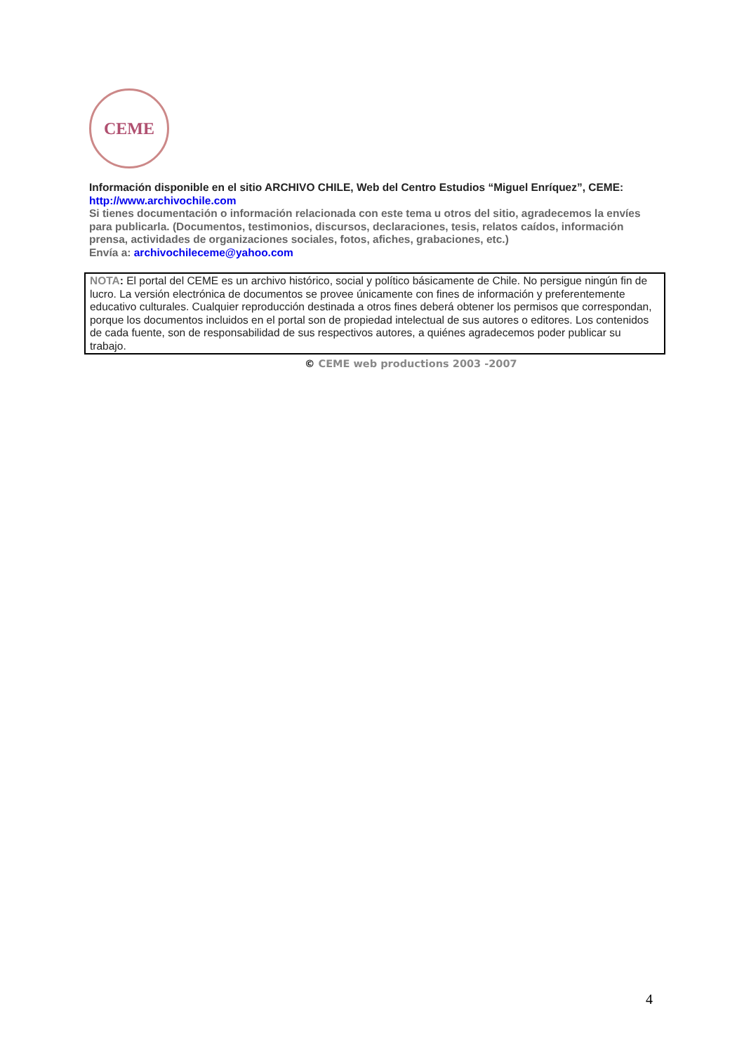CEME
Información disponible en el sitio ARCHIVO CHILE, Web del Centro Estudios “Miguel Enríquez”, CEME:
http://www.archivochile.com
Si tienes documentación o información relacionada con este tema u otros del sitio, agradecemos la envíes para publicarla. (Documentos, testimonios, discursos, declaraciones, tesis, relatos caídos, información prensa, actividades de organizaciones sociales, fotos, afiches, grabaciones, etc.)
Envía a: archivochileceme@yahoo.com
NOTA: El portal del CEME es un archivo histórico, social y político básicamente de Chile. No persigue ningún fin de lucro. La versión electrónica de documentos se provee únicamente con fines de información y preferentemente educativo culturales. Cualquier reproducción destinada a otros fines deberá obtener los permisos que correspondan, porque los documentos incluidos en el portal son de propiedad intelectual de sus autores o editores. Los contenidos de cada fuente, son de responsabilidad de sus respectivos autores, a quiénes agradecemos poder publicar su trabajo.
© CEME web productions 2003 -2007
4